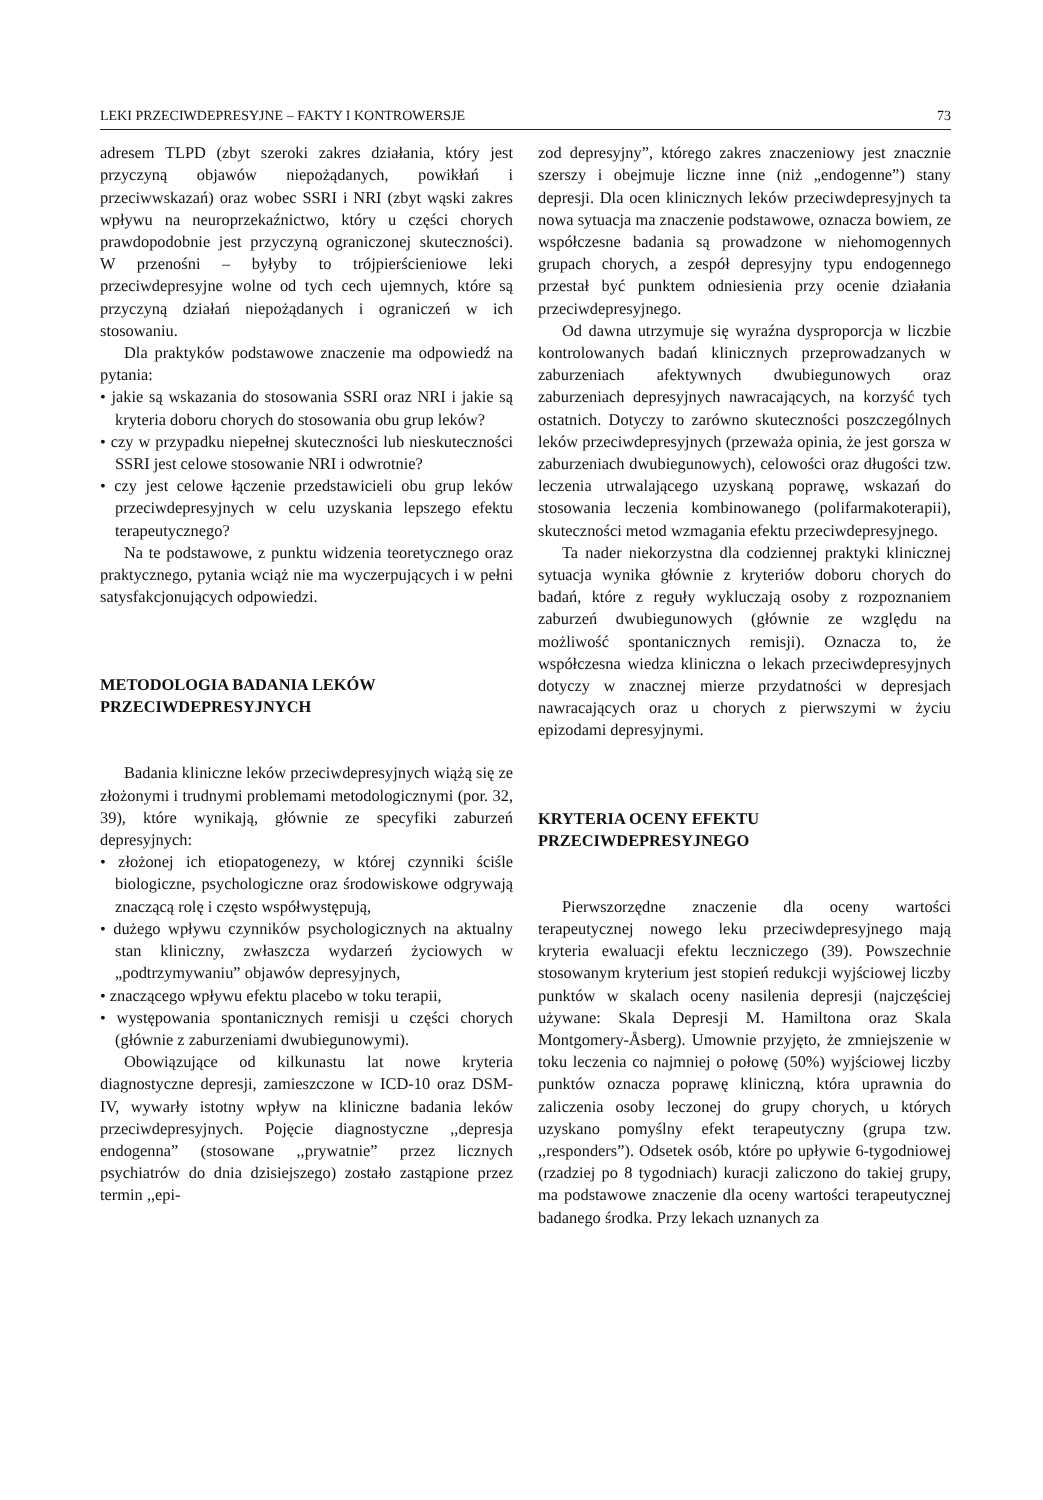LEKI PRZECIWDEPRESYJNE – FAKTY I KONTROWERSJE 73
adresem TLPD (zbyt szeroki zakres działania, który jest przyczyną objawów niepożądanych, powikłań i przeciwwskazań) oraz wobec SSRI i NRI (zbyt wąski zakres wpływu na neuroprzekaźnictwo, który u części chorych prawdopodobnie jest przyczyną ograniczonej skuteczności). W przenośni – byłyby to trójpierścieniowe leki przeciwdepresyjne wolne od tych cech ujemnych, które są przyczyną działań niepożądanych i ograniczeń w ich stosowaniu.
Dla praktyków podstawowe znaczenie ma odpowiedź na pytania:
• jakie są wskazania do stosowania SSRI oraz NRI i jakie są kryteria doboru chorych do stosowania obu grup leków?
• czy w przypadku niepełnej skuteczności lub nieskuteczności SSRI jest celowe stosowanie NRI i odwrotnie?
• czy jest celowe łączenie przedstawicieli obu grup leków przeciwdepresyjnych w celu uzyskania lepszego efektu terapeutycznego?
Na te podstawowe, z punktu widzenia teoretycznego oraz praktycznego, pytania wciąż nie ma wyczerpujących i w pełni satysfakcjonujących odpowiedzi.
METODOLOGIA BADANIA LEKÓW PRZECIWDEPRESYJNYCH
Badania kliniczne leków przeciwdepresyjnych wiążą się ze złożonymi i trudnymi problemami metodologicznymi (por. 32, 39), które wynikają, głównie ze specyfiki zaburzeń depresyjnych:
• złożonej ich etiopatogenezy, w której czynniki ściśle biologiczne, psychologiczne oraz środowiskowe odgrywają znaczącą rolę i często współwystępują,
• dużego wpływu czynników psychologicznych na aktualny stan kliniczny, zwłaszcza wydarzeń życiowych w „podtrzymywaniu” objawów depresyjnych,
• znaczącego wpływu efektu placebo w toku terapii,
• występowania spontanicznych remisji u części chorych (głównie z zaburzeniami dwubiegunowymi).
Obowiązujące od kilkunastu lat nowe kryteria diagnostyczne depresji, zamieszczone w ICD-10 oraz DSM-IV, wywarły istotny wpływ na kliniczne badania leków przeciwdepresyjnych. Pojęcie diagnostyczne ,,depresja endogenna” (stosowane ,,prywatnie” przez licznych psychiatrów do dnia dzisiejszego) zostało zastąpione przez termin ,,epi-
zod depresyjny”, którego zakres znaczeniowy jest znacznie szerszy i obejmuje liczne inne (niż „endogenne”) stany depresji. Dla ocen klinicznych leków przeciwdepresyjnych ta nowa sytuacja ma znaczenie podstawowe, oznacza bowiem, ze współczesne badania są prowadzone w niehomogennych grupach chorych, a zespół depresyjny typu endogennego przestał być punktem odniesienia przy ocenie działania przeciwdepresyjnego.
Od dawna utrzymuje się wyraźna dysproporcja w liczbie kontrolowanych badań klinicznych przeprowadzanych w zaburzeniach afektywnych dwubiegunowych oraz zaburzeniach depresyjnych nawracających, na korzyść tych ostatnich. Dotyczy to zarówno skuteczności poszczególnych leków przeciwdepresyjnych (przeważa opinia, że jest gorsza w zaburzeniach dwubiegunowych), celowości oraz długości tzw. leczenia utrwalającego uzyskaną poprawę, wskazań do stosowania leczenia kombinowanego (polifarmakoterapii), skuteczności metod wzmagania efektu przeciwdepresyjnego.
Ta nader niekorzystna dla codziennej praktyki klinicznej sytuacja wynika głównie z kryteriów doboru chorych do badań, które z reguły wykluczają osoby z rozpoznaniem zaburzeń dwubiegunowych (głównie ze względu na możliwość spontanicznych remisji). Oznacza to, że współczesna wiedza kliniczna o lekach przeciwdepresyjnych dotyczy w znacznej mierze przydatności w depresjach nawracających oraz u chorych z pierwszymi w życiu epizodami depresyjnymi.
KRYTERIA OCENY EFEKTU PRZECIWDEPRESYJNEGO
Pierwszorzędne znaczenie dla oceny wartości terapeutycznej nowego leku przeciwdepresyjnego mają kryteria ewaluacji efektu leczniczego (39). Powszechnie stosowanym kryterium jest stopień redukcji wyjściowej liczby punktów w skalach oceny nasilenia depresji (najczęściej używane: Skala Depresji M. Hamiltona oraz Skala Montgomery-Åsberg). Umownie przyjęto, że zmniejszenie w toku leczenia co najmniej o połowę (50%) wyjściowej liczby punktów oznacza poprawę kliniczną, która uprawnia do zaliczenia osoby leczonej do grupy chorych, u których uzyskano pomyślny efekt terapeutyczny (grupa tzw. ,,responders”). Odsetek osób, które po upływie 6-tygodniowej (rzadziej po 8 tygodniach) kuracji zaliczono do takiej grupy, ma podstawowe znaczenie dla oceny wartości terapeutycznej badanego środka. Przy lekach uznanych za